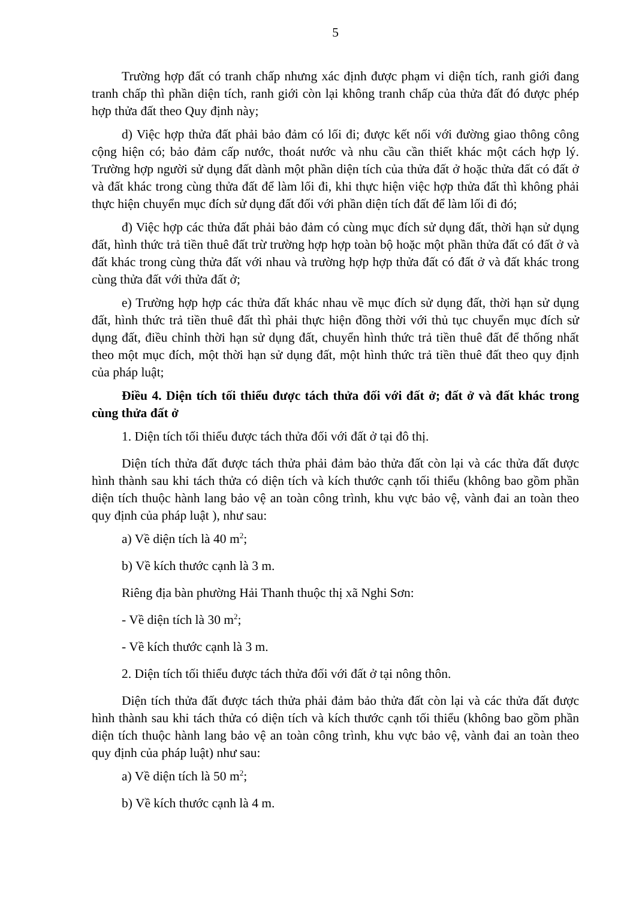5
Trường hợp đất có tranh chấp nhưng xác định được phạm vi diện tích, ranh giới đang tranh chấp thì phần diện tích, ranh giới còn lại không tranh chấp của thửa đất đó được phép hợp thửa đất theo Quy định này;
d) Việc hợp thửa đất phải bảo đảm có lối đi; được kết nối với đường giao thông công cộng hiện có; bảo đảm cấp nước, thoát nước và nhu cầu cần thiết khác một cách hợp lý. Trường hợp người sử dụng đất dành một phần diện tích của thửa đất ở hoặc thửa đất có đất ở và đất khác trong cùng thửa đất để làm lối đi, khi thực hiện việc hợp thửa đất thì không phải thực hiện chuyển mục đích sử dụng đất đối với phần diện tích đất để làm lối đi đó;
đ) Việc hợp các thửa đất phải bảo đảm có cùng mục đích sử dụng đất, thời hạn sử dụng đất, hình thức trả tiền thuê đất trừ trường hợp hợp toàn bộ hoặc một phần thửa đất có đất ở và đất khác trong cùng thửa đất với nhau và trường hợp hợp thửa đất có đất ở và đất khác trong cùng thửa đất với thửa đất ở;
e) Trường hợp hợp các thửa đất khác nhau về mục đích sử dụng đất, thời hạn sử dụng đất, hình thức trả tiền thuê đất thì phải thực hiện đồng thời với thủ tục chuyển mục đích sử dụng đất, điều chỉnh thời hạn sử dụng đất, chuyển hình thức trả tiền thuê đất để thống nhất theo một mục đích, một thời hạn sử dụng đất, một hình thức trả tiền thuê đất theo quy định của pháp luật;
Điều 4. Diện tích tối thiểu được tách thửa đối với đất ở; đất ở và đất khác trong cùng thửa đất ở
1. Diện tích tối thiểu được tách thửa đối với đất ở tại đô thị.
Diện tích thửa đất được tách thửa phải đảm bảo thửa đất còn lại và các thửa đất được hình thành sau khi tách thửa có diện tích và kích thước cạnh tối thiểu (không bao gồm phần diện tích thuộc hành lang bảo vệ an toàn công trình, khu vực bảo vệ, vành đai an toàn theo quy định của pháp luật ), như sau:
a) Về diện tích là 40 m<sup>2</sup>;
b) Về kích thước cạnh là 3 m.
Riêng địa bàn phường Hải Thanh thuộc thị xã Nghi Sơn:
- Về diện tích là 30 m<sup>2</sup>;
- Về kích thước cạnh là 3 m.
2. Diện tích tối thiểu được tách thửa đối với đất ở tại nông thôn.
Diện tích thửa đất được tách thửa phải đảm bảo thửa đất còn lại và các thửa đất được hình thành sau khi tách thửa có diện tích và kích thước cạnh tối thiểu (không bao gồm phần diện tích thuộc hành lang bảo vệ an toàn công trình, khu vực bảo vệ, vành đai an toàn theo quy định của pháp luật) như sau:
a) Về diện tích là 50 m<sup>2</sup>;
b) Về kích thước cạnh là 4 m.